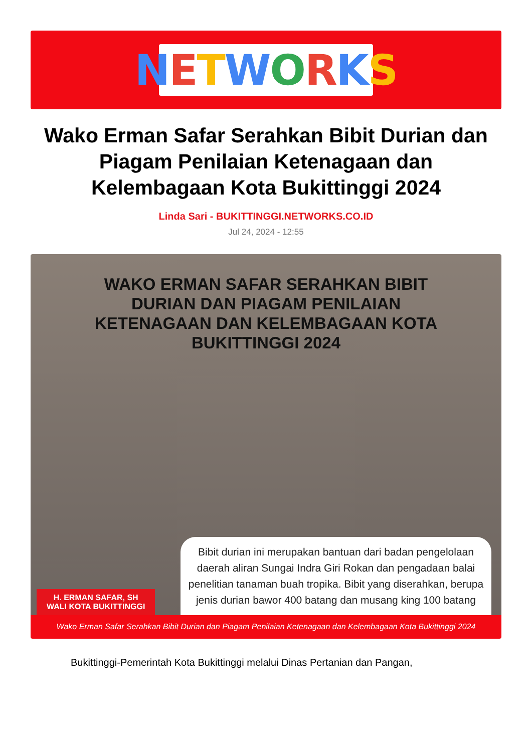NETWORKS
Wako Erman Safar Serahkan Bibit Durian dan Piagam Penilaian Ketenagaan dan Kelembagaan Kota Bukittinggi 2024
Linda Sari - BUKITTINGGI.NETWORKS.CO.ID
Jul 24, 2024 - 12:55
WAKO ERMAN SAFAR SERAHKAN BIBIT
DURIAN DAN PIAGAM PENILAIAN
KETENAGAAN DAN KELEMBAGAAN KOTA
BUKITTINGGI 2024
H. ERMAN SAFAR, SH
WALI KOTA BUKITTINGGI
Bibit durian ini merupakan bantuan dari badan pengelolaan daerah aliran Sungai Indra Giri Rokan dan pengadaan balai penelitian tanaman buah tropika. Bibit yang diserahkan, berupa jenis durian bawor 400 batang dan musang king 100 batang
Wako Erman Safar Serahkan Bibit Durian dan Piagam Penilaian Ketenagaan dan Kelembagaan Kota Bukittinggi 2024
Bukittinggi-Pemerintah Kota Bukittinggi melalui Dinas Pertanian dan Pangan,